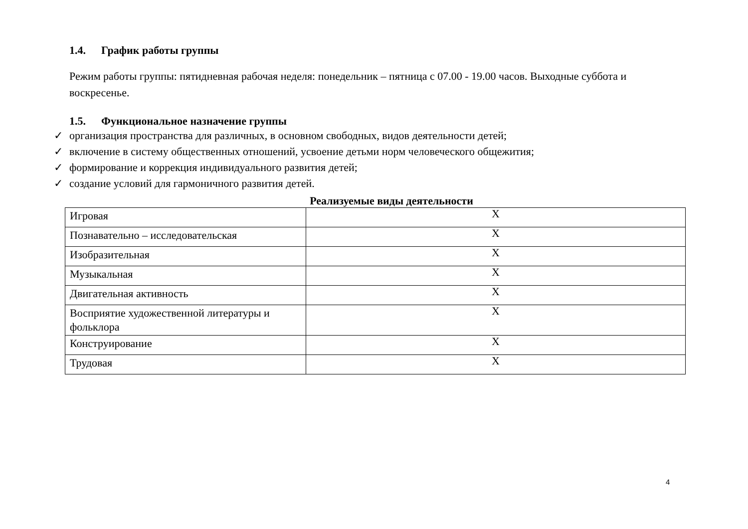1.4. График работы группы
Режим работы группы: пятидневная рабочая неделя: понедельник – пятница с 07.00 - 19.00 часов. Выходные суббота и воскресенье.
1.5. Функциональное назначение группы
✓ организация пространства для различных, в основном свободных, видов деятельности детей;
✓ включение в систему общественных отношений, усвоение детьми норм человеческого общежития;
✓ формирование и коррекция индивидуального развития детей;
✓ создание условий для гармоничного развития детей.
Реализуемые виды деятельности
| Игровая | X |
| Познавательно – исследовательская | X |
| Изобразительная | X |
| Музыкальная | X |
| Двигательная активность | X |
| Восприятие художественной литературы и фольклора | X |
| Конструирование | X |
| Трудовая | X |
4